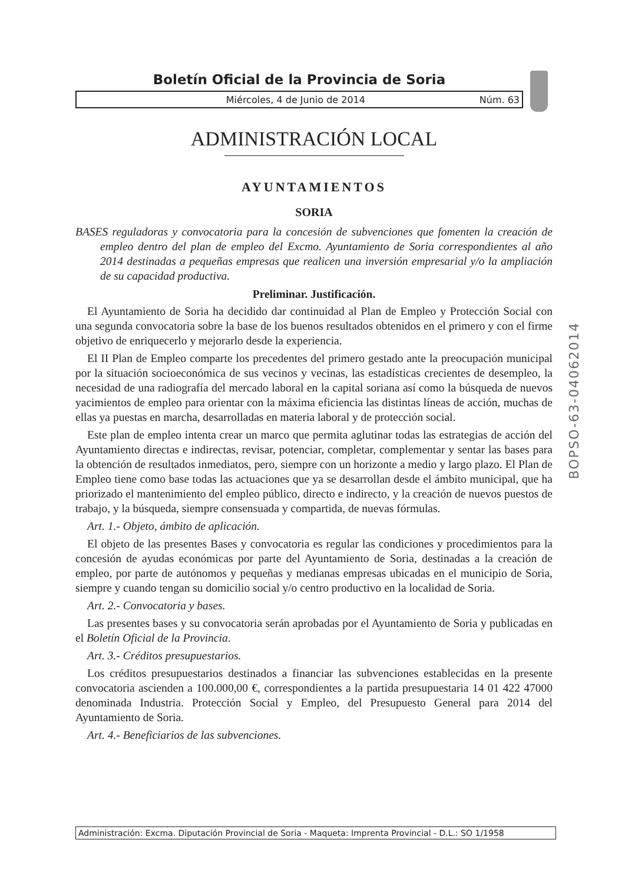Boletín Oficial de la Provincia de Soria
Miércoles, 4 de Junio de 2014 Núm. 63
ADMINISTRACIÓN LOCAL
AYUNTAMIENTOS
SORIA
BASES reguladoras y convocatoria para la concesión de subvenciones que fomenten la creación de empleo dentro del plan de empleo del Excmo. Ayuntamiento de Soria correspondientes al año 2014 destinadas a pequeñas empresas que realicen una inversión empresarial y/o la ampliación de su capacidad productiva.
Preliminar. Justificación.
El Ayuntamiento de Soria ha decidido dar continuidad al Plan de Empleo y Protección Social con una segunda convocatoria sobre la base de los buenos resultados obtenidos en el primero y con el firme objetivo de enriquecerlo y mejorarlo desde la experiencia.
El II Plan de Empleo comparte los precedentes del primero gestado ante la preocupación municipal por la situación socioeconómica de sus vecinos y vecinas, las estadísticas crecientes de desempleo, la necesidad de una radiografía del mercado laboral en la capital soriana así como la búsqueda de nuevos yacimientos de empleo para orientar con la máxima eficiencia las distintas líneas de acción, muchas de ellas ya puestas en marcha, desarrolladas en materia laboral y de protección social.
Este plan de empleo intenta crear un marco que permita aglutinar todas las estrategias de acción del Ayuntamiento directas e indirectas, revisar, potenciar, completar, complementar y sentar las bases para la obtención de resultados inmediatos, pero, siempre con un horizonte a medio y largo plazo. El Plan de Empleo tiene como base todas las actuaciones que ya se desarrollan desde el ámbito municipal, que ha priorizado el mantenimiento del empleo público, directo e indirecto, y la creación de nuevos puestos de trabajo, y la búsqueda, siempre consensuada y compartida, de nuevas fórmulas.
Art. 1.- Objeto, ámbito de aplicación.
El objeto de las presentes Bases y convocatoria es regular las condiciones y procedimientos para la concesión de ayudas económicas por parte del Ayuntamiento de Soria, destinadas a la creación de empleo, por parte de autónomos y pequeñas y medianas empresas ubicadas en el municipio de Soria, siempre y cuando tengan su domicilio social y/o centro productivo en la localidad de Soria.
Art. 2.- Convocatoria y bases.
Las presentes bases y su convocatoria serán aprobadas por el Ayuntamiento de Soria y publicadas en el Boletín Oficial de la Provincia.
Art. 3.- Créditos presupuestarios.
Los créditos presupuestarios destinados a financiar las subvenciones establecidas en la presente convocatoria ascienden a 100.000,00 €, correspondientes a la partida presupuestaria 14 01 422 47000 denominada Industria. Protección Social y Empleo, del Presupuesto General para 2014 del Ayuntamiento de Soria.
Art. 4.- Beneficiarios de las subvenciones.
BOPSO-63-04062014
Administración: Excma. Diputación Provincial de Soria - Maqueta: Imprenta Provincial - D.L.: SO 1/1958